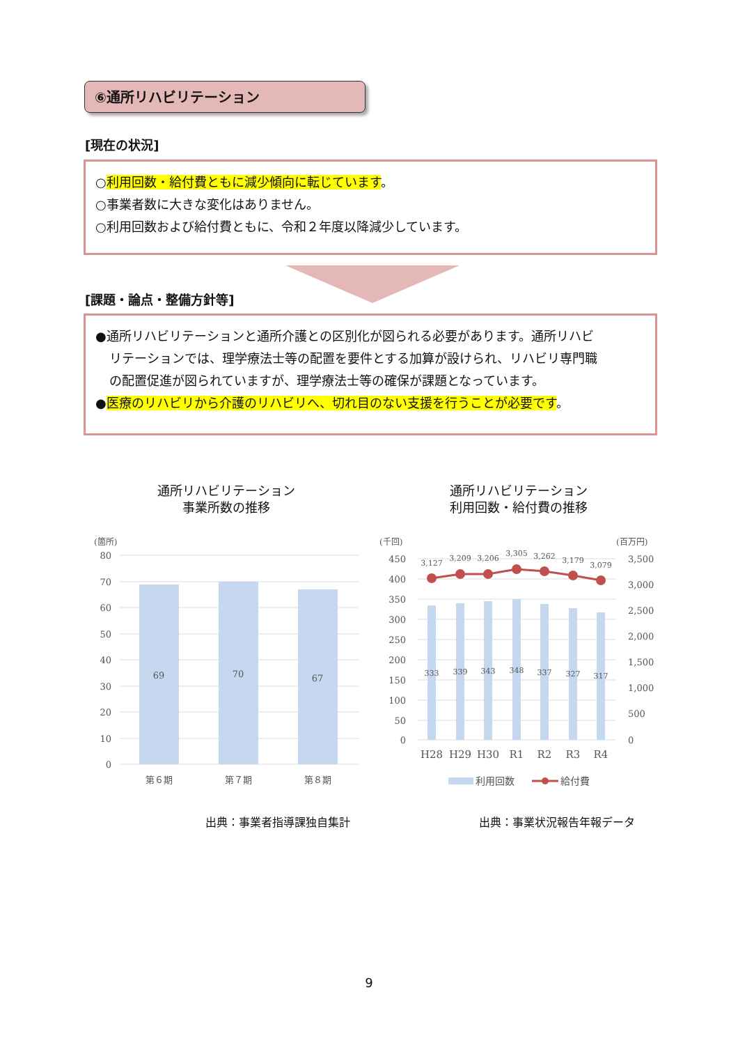⑥通所リハビリテーション
[現在の状況]
○利用回数・給付費ともに減少傾向に転じています。
○事業者数に大きな変化はありません。
○利用回数および給付費ともに、令和２年度以降減少しています。
[課題・論点・整備方針等]
●通所リハビリテーションと通所介護との区別化が図られる必要があります。通所リハビ
リテーションでは、理学療法士等の配置を要件とする加算が設けられ、リハビリ専門職
の配置促進が図られていますが、理学療法士等の確保が課題となっています。
●医療のリハビリから介護のリハビリへ、切れ目のない支援を行うことが必要です。
通所リハビリテーション
事業所数の推移
通所リハビリテーション
利用回数・給付費の推移
(箇所)
80
70
60
50
40
30
20
10
0
69
70
67
第６期
第７期
第８期
(千回)
(百万円)
450
400
350
300
250
200
150
100
50
0
3,500
3,000
2,500
2,000
1,500
1,000
500
0
3,127
3,209
3,206
3,305
3,262
3,179
3,079
333
339
343
348
337
327
317
H28
H29
H30
R1
R2
R3
R4
利用回数
給付費
出典：事業者指導課独自集計 出典：事業状況報告年報データ
9